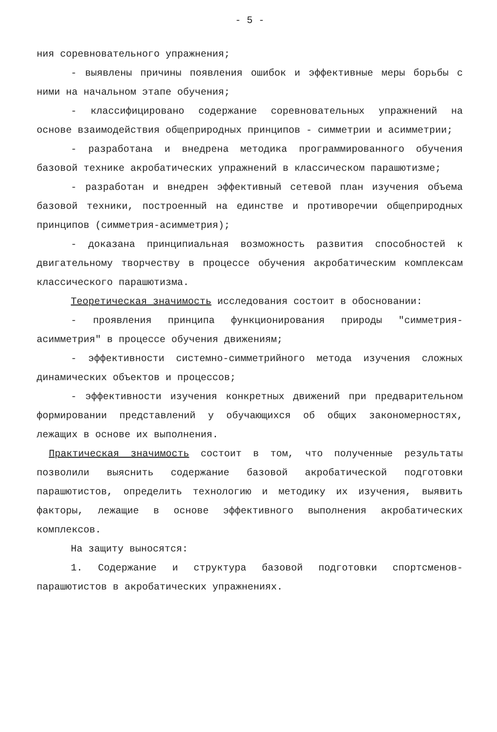- 5 -
ния соревновательного упражнения;
- выявлены причины появления ошибок и эффективные меры борьбы с ними на начальном этапе обучения;
- классифицировано содержание соревновательных упражнений на основе взаимодействия общеприродных принципов - симметрии и асимметрии;
- разработана и внедрена методика программированного обучения базовой технике акробатических упражнений в классическом парашютизме;
- разработан и внедрен эффективный сетевой план изучения объема базовой техники, построенный на единстве и противоречии общеприродных принципов (симметрия-асимметрия);
- доказана принципиальная возможность развития способностей к двигательному творчеству в процессе обучения акробатическим комплексам классического парашютизма.
Теоретическая значимость исследования состоит в обосновании:
- проявления принципа функционирования природы "симметрия-асимметрия" в процессе обучения движениям;
- эффективности системно-симметрийного метода изучения сложных динамических объектов и процессов;
- эффективности изучения конкретных движений при предварительном формировании представлений у обучающихся об общих закономерностях, лежащих в основе их выполнения.
Практическая значимость состоит в том, что полученные результаты позволили выяснить содержание базовой акробатической подготовки парашютистов, определить технологию и методику их изучения, выявить факторы, лежащие в основе эффективного выполнения акробатических комплексов.
На защиту выносятся:
1. Содержание и структура базовой подготовки спортсменов-парашютистов в акробатических упражнениях.